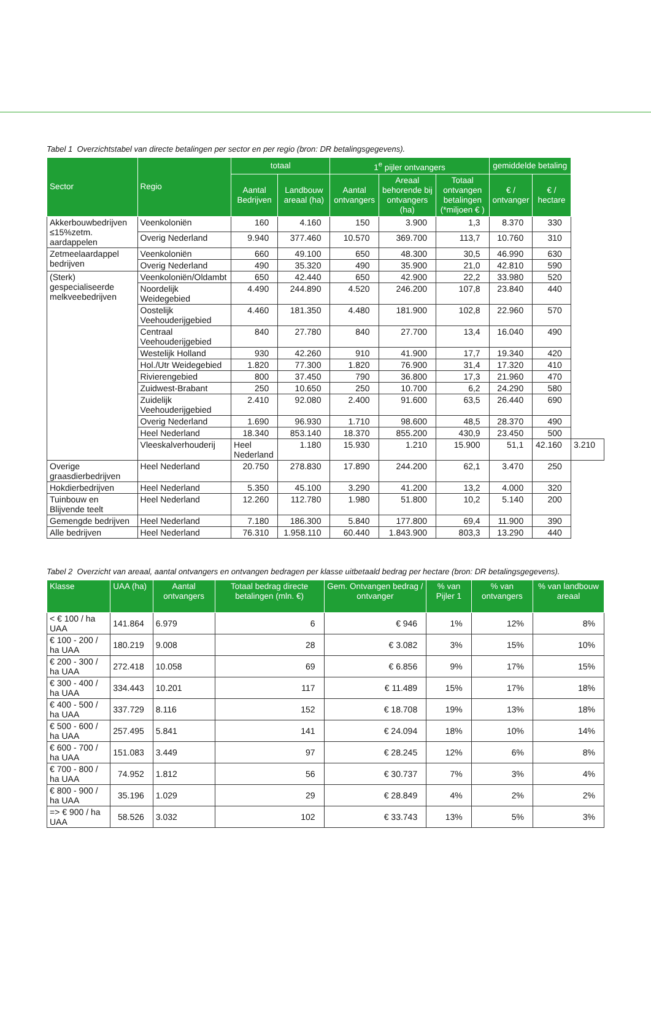Tabel 1 Overzichtstabel van directe betalingen per sector en per regio (bron: DR betalingsgegevens).
| Sector | Regio | totaal | | 1<sup>e</sup> pijler ontvangers | | | gemiddelde betaling | | |
| --- | --- | --- | --- | --- | --- | --- | --- | --- | --- |
| | | Aantal Bedrijven | Landbouw areaal (ha) | Aantal ontvangers | Areaal behorende bij ontvangers (ha) | Totaal ontvangen betalingen (*miljoen € ) | € / ontvanger | € / hectare | |
| Akkerbouwbedrijven ≤15%zetm. aardappelen | Veenkoloniën | 160 | 4.160 | 150 | 3.900 | 1,3 | 8.370 | 330 | |
| | Overig Nederland | 9.940 | 377.460 | 10.570 | 369.700 | 113,7 | 10.760 | 310 | |
| Zetmeelaardappel bedrijven | Veenkoloniën | 660 | 49.100 | 650 | 48.300 | 30,5 | 46.990 | 630 | |
| | Overig Nederland | 490 | 35.320 | 490 | 35.900 | 21,0 | 42.810 | 590 | |
| (Sterk) gespecialiseerde melkveebedrijven | Veenkoloniën/Oldambt | 650 | 42.440 | 650 | 42.900 | 22,2 | 33.980 | 520 | |
| | Noordelijk Weidegebied | 4.490 | 244.890 | 4.520 | 246.200 | 107,8 | 23.840 | 440 | |
| | Oostelijk Veehouderijgebied | 4.460 | 181.350 | 4.480 | 181.900 | 102,8 | 22.960 | 570 | |
| | Centraal Veehouderijgebied | 840 | 27.780 | 840 | 27.700 | 13,4 | 16.040 | 490 | |
| | Westelijk Holland | 930 | 42.260 | 910 | 41.900 | 17,7 | 19.340 | 420 | |
| | Hol./Utr Weidegebied | 1.820 | 77.300 | 1.820 | 76.900 | 31,4 | 17.320 | 410 | |
| | Rivierengebied | 800 | 37.450 | 790 | 36.800 | 17,3 | 21.960 | 470 | |
| | Zuidwest-Brabant | 250 | 10.650 | 250 | 10.700 | 6,2 | 24.290 | 580 | |
| | Zuidelijk Veehouderijgebied | 2.410 | 92.080 | 2.400 | 91.600 | 63,5 | 26.440 | 690 | |
| | Overig Nederland | 1.690 | 96.930 | 1.710 | 98.600 | 48,5 | 28.370 | 490 | |
| | Heel Nederland | 18.340 | 853.140 | 18.370 | 855.200 | 430,9 | 23.450 | 500 | |
| | Vleeskalverhouderij | Heel Nederland | 1.180 | 15.930 | 1.210 | 15.900 | 51,1 | 42.160 | 3.210 |
| Overige graasdierbedrijven | Heel Nederland | 20.750 | 278.830 | 17.890 | 244.200 | 62,1 | 3.470 | 250 | |
| Hokdierbedrijven | Heel Nederland | 5.350 | 45.100 | 3.290 | 41.200 | 13,2 | 4.000 | 320 | |
| Tuinbouw en Blijvende teelt | Heel Nederland | 12.260 | 112.780 | 1.980 | 51.800 | 10,2 | 5.140 | 200 | |
| Gemengde bedrijven | Heel Nederland | 7.180 | 186.300 | 5.840 | 177.800 | 69,4 | 11.900 | 390 | |
| Alle bedrijven | Heel Nederland | 76.310 | 1.958.110 | 60.440 | 1.843.900 | 803,3 | 13.290 | 440 | |
Tabel 2 Overzicht van areaal, aantal ontvangers en ontvangen bedragen per klasse uitbetaald bedrag per hectare (bron: DR betalingsgegevens).
| Klasse | UAA (ha) | Aantal ontvangers | Totaal bedrag directe betalingen (mln. €) | Gem. Ontvangen bedrag / ontvanger | % van Pijler 1 | % van ontvangers | % van landbouw areaal |
| --- | --- | --- | --- | --- | --- | --- | --- |
| < € 100 / ha UAA | 141.864 | 6.979 | 6 | € 946 | 1% | 12% | 8% |
| € 100 - 200 / ha UAA | 180.219 | 9.008 | 28 | € 3.082 | 3% | 15% | 10% |
| € 200 - 300 / ha UAA | 272.418 | 10.058 | 69 | € 6.856 | 9% | 17% | 15% |
| € 300 - 400 / ha UAA | 334.443 | 10.201 | 117 | € 11.489 | 15% | 17% | 18% |
| € 400 - 500 / ha UAA | 337.729 | 8.116 | 152 | € 18.708 | 19% | 13% | 18% |
| € 500 - 600 / ha UAA | 257.495 | 5.841 | 141 | € 24.094 | 18% | 10% | 14% |
| € 600 - 700 / ha UAA | 151.083 | 3.449 | 97 | € 28.245 | 12% | 6% | 8% |
| € 700 - 800 / ha UAA | 74.952 | 1.812 | 56 | € 30.737 | 7% | 3% | 4% |
| € 800 - 900 / ha UAA | 35.196 | 1.029 | 29 | € 28.849 | 4% | 2% | 2% |
| => € 900 / ha UAA | 58.526 | 3.032 | 102 | € 33.743 | 13% | 5% | 3% |